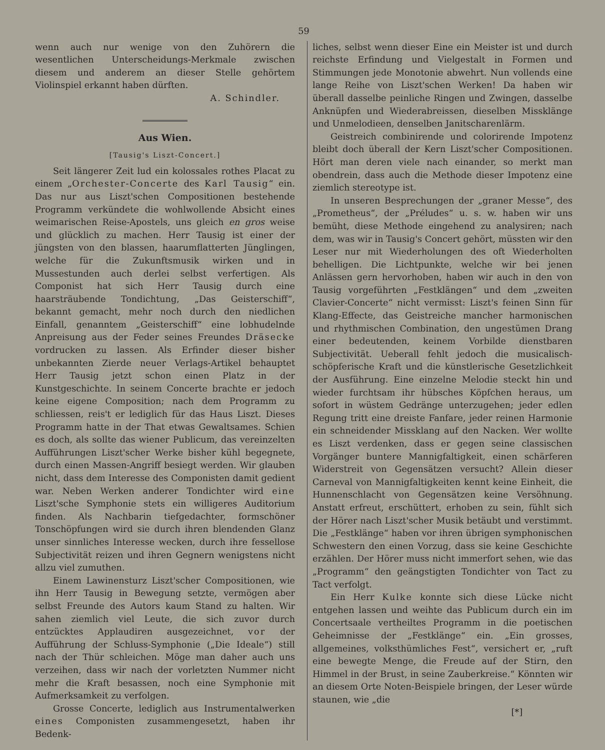59
wenn auch nur wenige von den Zuhörern die wesentlichen Unterscheidungs-Merkmale zwischen diesem und anderem an dieser Stelle gehörtem Violinspiel erkannt haben dürften.
A. Schindler.
Aus Wien.
[Tausig's Liszt-Concert.]
Seit längerer Zeit lud ein kolossales rothes Placat zu einem „Orchester-Concerte des Karl Tausig“ ein. Das nur aus Liszt'schen Compositionen bestehende Programm verkündete die wohlwollende Absicht eines weimarischen Reise-Apostels, uns gleich en gros weise und glücklich zu machen. Herr Tausig ist einer der jüngsten von den blassen, haarumflatterten Jünglingen, welche für die Zukunftsmusik wirken und in Mussestunden auch derlei selbst verfertigen. Als Componist hat sich Herr Tausig durch eine haarsträubende Tondichtung, „Das Geisterschiff“, bekannt gemacht, mehr noch durch den niedlichen Einfall, genanntem „Geisterschiff“ eine lobhudelnde Anpreisung aus der Feder seines Freundes Dräsecke vordrucken zu lassen. Als Erfinder dieser bisher unbekannten Zierde neuer Verlags-Artikel behauptet Herr Tausig jetzt schon einen Platz in der Kunstgeschichte. In seinem Concerte brachte er jedoch keine eigene Composition; nach dem Programm zu schliessen, reis't er lediglich für das Haus Liszt. Dieses Programm hatte in der That etwas Gewaltsames. Schien es doch, als sollte das wiener Publicum, das vereinzelten Aufführungen Liszt'scher Werke bisher kühl begegnete, durch einen Massen-Angriff besiegt werden. Wir glauben nicht, dass dem Interesse des Componisten damit gedient war. Neben Werken anderer Tondichter wird eine Liszt'sche Symphonie stets ein willigeres Auditorium finden. Als Nachbarin tiefgedachter, formschöner Tonschöpfungen wird sie durch ihren blendenden Glanz unser sinnliches Interesse wecken, durch ihre fessellose Subjectivität reizen und ihren Gegnern wenigstens nicht allzu viel zumuthen.
Einem Lawinensturz Liszt'scher Compositionen, wie ihn Herr Tausig in Bewegung setzte, vermögen aber selbst Freunde des Autors kaum Stand zu halten. Wir sahen ziemlich viel Leute, die sich zuvor durch entzücktes Applaudiren ausgezeichnet, vor der Aufführung der Schluss-Symphonie („Die Ideale“) still nach der Thür schleichen. Möge man daher auch uns verzeihen, dass wir nach der vorletzten Nummer nicht mehr die Kraft besassen, noch eine Symphonie mit Aufmerksamkeit zu verfolgen.
Grosse Concerte, lediglich aus Instrumentalwerken eines Componisten zusammengesetzt, haben ihr Bedenk-
liches, selbst wenn dieser Eine ein Meister ist und durch reichste Erfindung und Vielgestalt in Formen und Stimmungen jede Monotonie abwehrt. Nun vollends eine lange Reihe von Liszt'schen Werken! Da haben wir überall dasselbe peinliche Ringen und Zwingen, dasselbe Anknüpfen und Wiederabreissen, dieselben Missklänge und Unmelodieen, denselben Janitscharenlärm.
Geistreich combinirende und colorirende Impotenz bleibt doch überall der Kern Liszt'scher Compositionen. Hört man deren viele nach einander, so merkt man obendrein, dass auch die Methode dieser Impotenz eine ziemlich stereotype ist.
In unseren Besprechungen der „graner Messe“, des „Prometheus“, der „Préludes“ u. s. w. haben wir uns bemüht, diese Methode eingehend zu analysiren; nach dem, was wir in Tausig's Concert gehört, müssten wir den Leser nur mit Wiederholungen des oft Wiederholten behelligen. Die Lichtpunkte, welche wir bei jenen Anlässen gern hervorhoben, haben wir auch in den von Tausig vorgeführten „Festklängen“ und dem „zweiten Clavier-Concerte“ nicht vermisst: Liszt's feinen Sinn für Klang-Effecte, das Geistreiche mancher harmonischen und rhythmischen Combination, den ungestümen Drang einer bedeutenden, keinem Vorbilde dienstbaren Subjectivität. Ueberall fehlt jedoch die musicalisch-schöpferische Kraft und die künstlerische Gesetzlichkeit der Ausführung. Eine einzelne Melodie steckt hin und wieder furchtsam ihr hübsches Köpfchen heraus, um sofort in wüstem Gedränge unterzugehen; jeder edlen Regung tritt eine dreiste Fanfare, jeder reinen Harmonie ein schneidender Missklang auf den Nacken. Wer wollte es Liszt verdenken, dass er gegen seine classischen Vorgänger buntere Mannigfaltigkeit, einen schärferen Widerstreit von Gegensätzen versucht? Allein dieser Carneval von Mannigfaltigkeiten kennt keine Einheit, die Hunnenschlacht von Gegensätzen keine Versöhnung. Anstatt erfreut, erschüttert, erhoben zu sein, fühlt sich der Hörer nach Liszt'scher Musik betäubt und verstimmt. Die „Festklänge“ haben vor ihren übrigen symphonischen Schwestern den einen Vorzug, dass sie keine Geschichte erzählen. Der Hörer muss nicht immerfort sehen, wie das „Programm“ den geängstigten Tondichter von Tact zu Tact verfolgt.
Ein Herr Kulke konnte sich diese Lücke nicht entgehen lassen und weihte das Publicum durch ein im Concertsaale vertheiltes Programm in die poetischen Geheimnisse der „Festklänge“ ein. „Ein grosses, allgemeines, volksthümliches Fest“, versichert er, „ruft eine bewegte Menge, die Freude auf der Stirn, den Himmel in der Brust, in seine Zauberkreise.“ Könnten wir an diesem Orte Noten-Beispiele bringen, der Leser würde staunen, wie „die
[*]